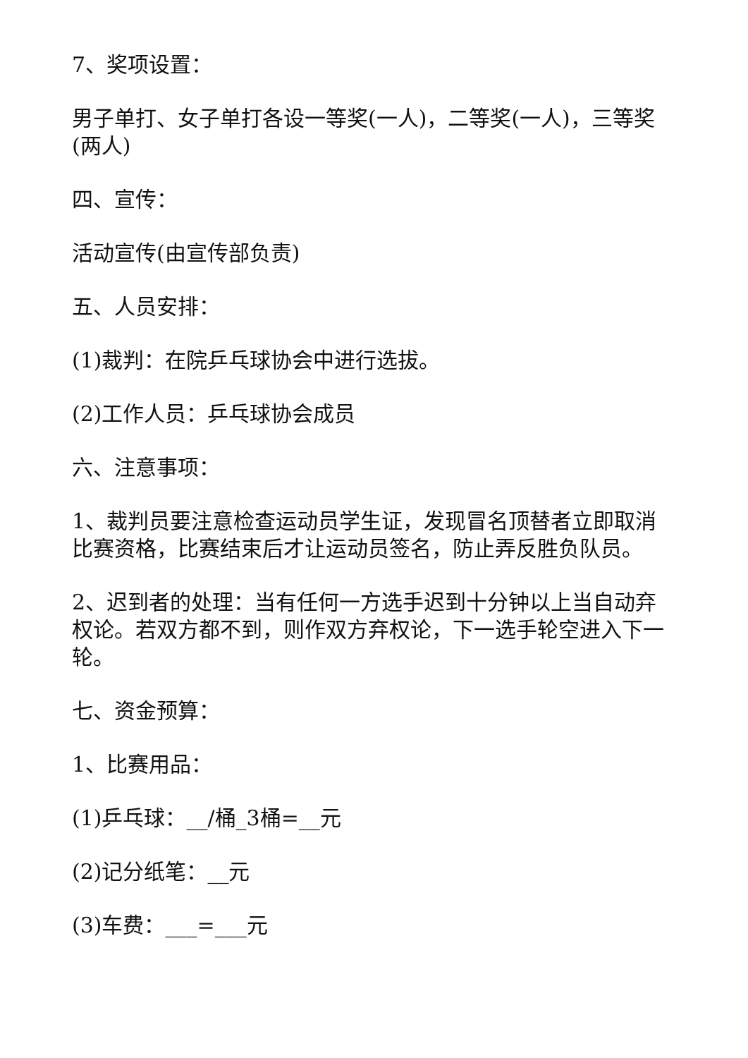7、奖项设置：
男子单打、女子单打各设一等奖(一人)，二等奖(一人)，三等奖(两人)
四、宣传：
活动宣传(由宣传部负责)
五、人员安排：
(1)裁判：在院乒乓球协会中进行选拔。
(2)工作人员：乒乓球协会成员
六、注意事项：
1、裁判员要注意检查运动员学生证，发现冒名顶替者立即取消比赛资格，比赛结束后才让运动员签名，防止弄反胜负队员。
2、迟到者的处理：当有任何一方选手迟到十分钟以上当自动弃权论。若双方都不到，则作双方弃权论，下一选手轮空进入下一轮。
七、资金预算：
1、比赛用品：
(1)乒乓球：__/桶_3桶=__元
(2)记分纸笔：__元
(3)车费：___=___元